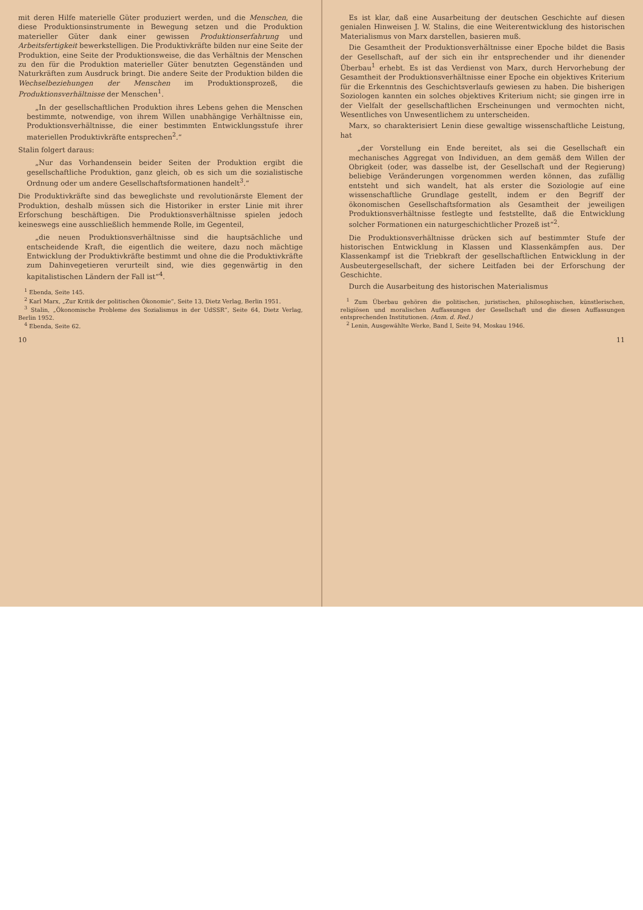mit deren Hilfe materielle Güter produziert werden, und die Menschen, die diese Produktionsinstrumente in Bewegung setzen und die Produktion materieller Güter dank einer gewissen Produktionserfahrung und Arbeitsfertigkeit bewerkstelligen. Die Produktivkräfte bilden nur eine Seite der Produktion, eine Seite der Produktionsweise, die das Verhältnis der Menschen zu den für die Produktion materieller Güter benutzten Gegenständen und Naturkräften zum Ausdruck bringt. Die andere Seite der Produktion bilden die Wechselbeziehungen der Menschen im Produktionsprozeß, die Produktionsverhältnisse der Menschen<sup>1</sup>.
„In der gesellschaftlichen Produktion ihres Lebens gehen die Menschen bestimmte, notwendige, von ihrem Willen unabhängige Verhältnisse ein, Produktionsverhältnisse, die einer bestimmten Entwicklungsstufe ihrer materiellen Produktivkräfte entsprechen<sup>2</sup>.“
Stalin folgert daraus:
„Nur das Vorhandensein beider Seiten der Produktion ergibt die gesellschaftliche Produktion, ganz gleich, ob es sich um die sozialistische Ordnung oder um andere Gesellschaftsformationen handelt<sup>3</sup>.“
Die Produktivkräfte sind das beweglichste und revolutionärste Element der Produktion, deshalb müssen sich die Historiker in erster Linie mit ihrer Erforschung beschäftigen. Die Produktionsverhältnisse spielen jedoch keineswegs eine ausschließlich hemmende Rolle, im Gegenteil,
„die neuen Produktionsverhältnisse sind die hauptsächliche und entscheidende Kraft, die eigentlich die weitere, dazu noch mächtige Entwicklung der Produktivkräfte bestimmt und ohne die die Produktivkräfte zum Dahinvegetieren verurteilt sind, wie dies gegenwärtig in den kapitalistischen Ländern der Fall ist“<sup>4</sup>.
<sup>1</sup> Ebenda, Seite 145.
<sup>2</sup> Karl Marx, „Zur Kritik der politischen Ökonomie“, Seite 13, Dietz Verlag, Berlin 1951.
<sup>3</sup> Stalin, „Ökonomische Probleme des Sozialismus in der UdSSR“, Seite 64, Dietz Verlag, Berlin 1952.
<sup>4</sup> Ebenda, Seite 62.
10
Es ist klar, daß eine Ausarbeitung der deutschen Geschichte auf diesen genialen Hinweisen J. W. Stalins, die eine Weiterentwicklung des historischen Materialismus von Marx darstellen, basieren muß.
Die Gesamtheit der Produktionsverhältnisse einer Epoche bildet die Basis der Gesellschaft, auf der sich ein ihr entsprechender und ihr dienender Überbau<sup>1</sup> erhebt. Es ist das Verdienst von Marx, durch Hervorhebung der Gesamtheit der Produktionsverhältnisse einer Epoche ein objektives Kriterium für die Erkenntnis des Geschichtsverlaufs gewiesen zu haben. Die bisherigen Soziologen kannten ein solches objektives Kriterium nicht; sie gingen irre in der Vielfalt der gesellschaftlichen Erscheinungen und vermochten nicht, Wesentliches von Unwesentlichem zu unterscheiden.
Marx, so charakterisiert Lenin diese gewaltige wissenschaftliche Leistung, hat
„der Vorstellung ein Ende bereitet, als sei die Gesellschaft ein mechanisches Aggregat von Individuen, an dem gemäß dem Willen der Obrigkeit (oder, was dasselbe ist, der Gesellschaft und der Regierung) beliebige Veränderungen vorgenommen werden können, das zufällig entsteht und sich wandelt, hat als erster die Soziologie auf eine wissenschaftliche Grundlage gestellt, indem er den Begriff der ökonomischen Gesellschaftsformation als Gesamtheit der jeweiligen Produktionsverhältnisse festlegte und feststellte, daß die Entwicklung solcher Formationen ein naturgeschichtlicher Prozeß ist“<sup>2</sup>.
Die Produktionsverhältnisse drücken sich auf bestimmter Stufe der historischen Entwicklung in Klassen und Klassenkämpfen aus. Der Klassenkampf ist die Triebkraft der gesellschaftlichen Entwicklung in der Ausbeutergesellschaft, der sichere Leitfaden bei der Erforschung der Geschichte.
Durch die Ausarbeitung des historischen Materialismus
<sup>1</sup> Zum Überbau gehören die politischen, juristischen, philosophischen, künstlerischen, religiösen und moralischen Auffassungen der Gesellschaft und die diesen Auffassungen entsprechenden Institutionen. (Anm. d. Red.)
<sup>2</sup> Lenin, Ausgewählte Werke, Band I, Seite 94, Moskau 1946.
11